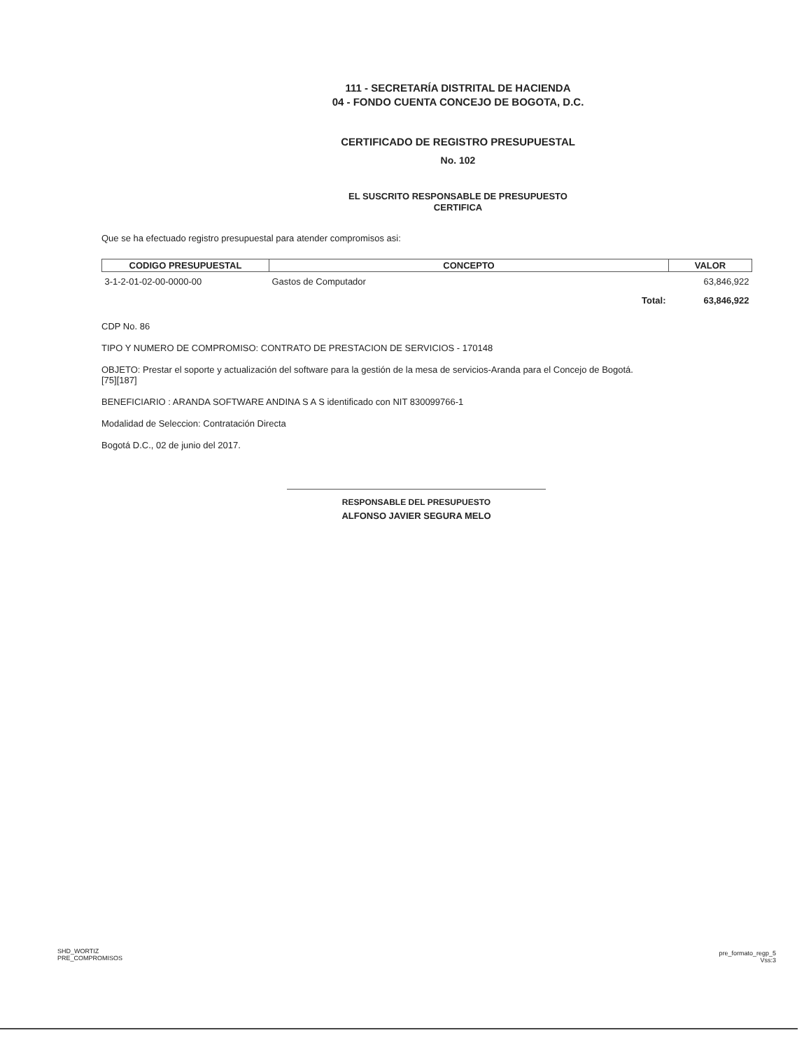111 - SECRETARÍA DISTRITAL DE HACIENDA
04 - FONDO CUENTA CONCEJO DE BOGOTA, D.C.
CERTIFICADO DE REGISTRO PRESUPUESTAL
No. 102
EL SUSCRITO RESPONSABLE DE PRESUPUESTO
CERTIFICA
Que se ha efectuado registro presupuestal para atender compromisos asi:
| CODIGO PRESUPUESTAL | CONCEPTO | VALOR |
| --- | --- | --- |
| 3-1-2-01-02-00-0000-00 | Gastos de Computador | 63,846,922 |
| | Total: | 63,846,922 |
CDP No. 86
TIPO Y NUMERO DE COMPROMISO: CONTRATO DE PRESTACION DE SERVICIOS - 170148
OBJETO: Prestar el soporte y actualización del software para la gestión de la mesa de servicios-Aranda para el Concejo de Bogotá.
[75][187]
BENEFICIARIO : ARANDA SOFTWARE ANDINA S A S identificado con NIT 830099766-1
Modalidad de Seleccion: Contratación Directa
Bogotá D.C., 02 de junio del 2017.
RESPONSABLE DEL PRESUPUESTO
ALFONSO JAVIER SEGURA MELO
SHD_WORTIZ
PRE_COMPROMISOS
pre_formato_regp_5
Vss:3